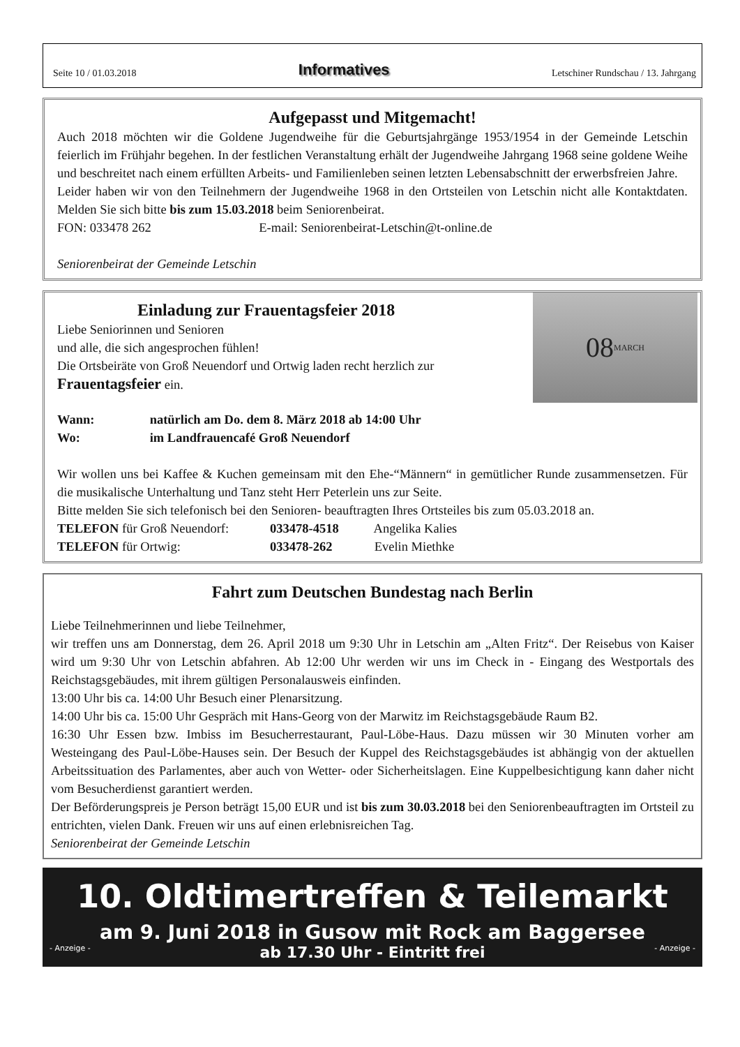Seite 10 / 01.03.2018 Informatives Letschiner Rundschau / 13. Jahrgang
Aufgepasst und Mitgemacht!
Auch 2018 möchten wir die Goldene Jugendweihe für die Geburtsjahrgänge 1953/1954 in der Gemeinde Letschin feierlich im Frühjahr begehen. In der festlichen Veranstaltung erhält der Jugendweihe Jahrgang 1968 seine goldene Weihe und beschreitet nach einem erfüllten Arbeits- und Familienleben seinen letzten Lebensabschnitt der erwerbsfreien Jahre.
Leider haben wir von den Teilnehmern der Jugendweihe 1968 in den Ortsteilen von Letschin nicht alle Kontaktdaten. Melden Sie sich bitte bis zum 15.03.2018 beim Seniorenbeirat.
FON: 033478 262 E-mail: Seniorenbeirat-Letschin@t-online.de
Seniorenbeirat der Gemeinde Letschin
08 MARCH
Einladung zur Frauentagsfeier 2018
Liebe Seniorinnen und Senioren
und alle, die sich angesprochen fühlen!
Die Ortsbeiräte von Groß Neuendorf und Ortwig laden recht herzlich zur
Frauentagsfeier ein.
Wann: natürlich am Do. dem 8. März 2018 ab 14:00 Uhr
Wo: im Landfrauencafé Groß Neuendorf
Wir wollen uns bei Kaffee & Kuchen gemeinsam mit den Ehe-“Männern“ in gemütlicher Runde zusammensetzen. Für die musikalische Unterhaltung und Tanz steht Herr Peterlein uns zur Seite.
Bitte melden Sie sich telefonisch bei den Senioren- beauftragten Ihres Ortsteiles bis zum 05.03.2018 an.
TELEFON für Groß Neuendorf: 033478-4518 Angelika Kalies
TELEFON für Ortwig: 033478-262 Evelin Miethke
Fahrt zum Deutschen Bundestag nach Berlin
Liebe Teilnehmerinnen und liebe Teilnehmer,
wir treffen uns am Donnerstag, dem 26. April 2018 um 9:30 Uhr in Letschin am „Alten Fritz“. Der Reisebus von Kaiser wird um 9:30 Uhr von Letschin abfahren. Ab 12:00 Uhr werden wir uns im Check in - Eingang des Westportals des Reichstagsgebäudes, mit ihrem gültigen Personalausweis einfinden.
13:00 Uhr bis ca. 14:00 Uhr Besuch einer Plenarsitzung.
14:00 Uhr bis ca. 15:00 Uhr Gespräch mit Hans-Georg von der Marwitz im Reichstagsgebäude Raum B2.
16:30 Uhr Essen bzw. Imbiss im Besucherrestaurant, Paul-Löbe-Haus. Dazu müssen wir 30 Minuten vorher am Westeingang des Paul-Löbe-Hauses sein. Der Besuch der Kuppel des Reichstagsgebäudes ist abhängig von der aktuellen Arbeitssituation des Parlamentes, aber auch von Wetter- oder Sicherheitslagen. Eine Kuppelbesichtigung kann daher nicht vom Besucherdienst garantiert werden.
Der Beförderungspreis je Person beträgt 15,00 EUR und ist bis zum 30.03.2018 bei den Seniorenbeauftragten im Ortsteil zu entrichten, vielen Dank. Freuen wir uns auf einen erlebnisreichen Tag.
Seniorenbeirat der Gemeinde Letschin
10. Oldtimertreffen & Teilemarkt
am 9. Juni 2018 in Gusow mit Rock am Baggersee
- Anzeige - ab 17.30 Uhr - Eintritt frei - Anzeige -